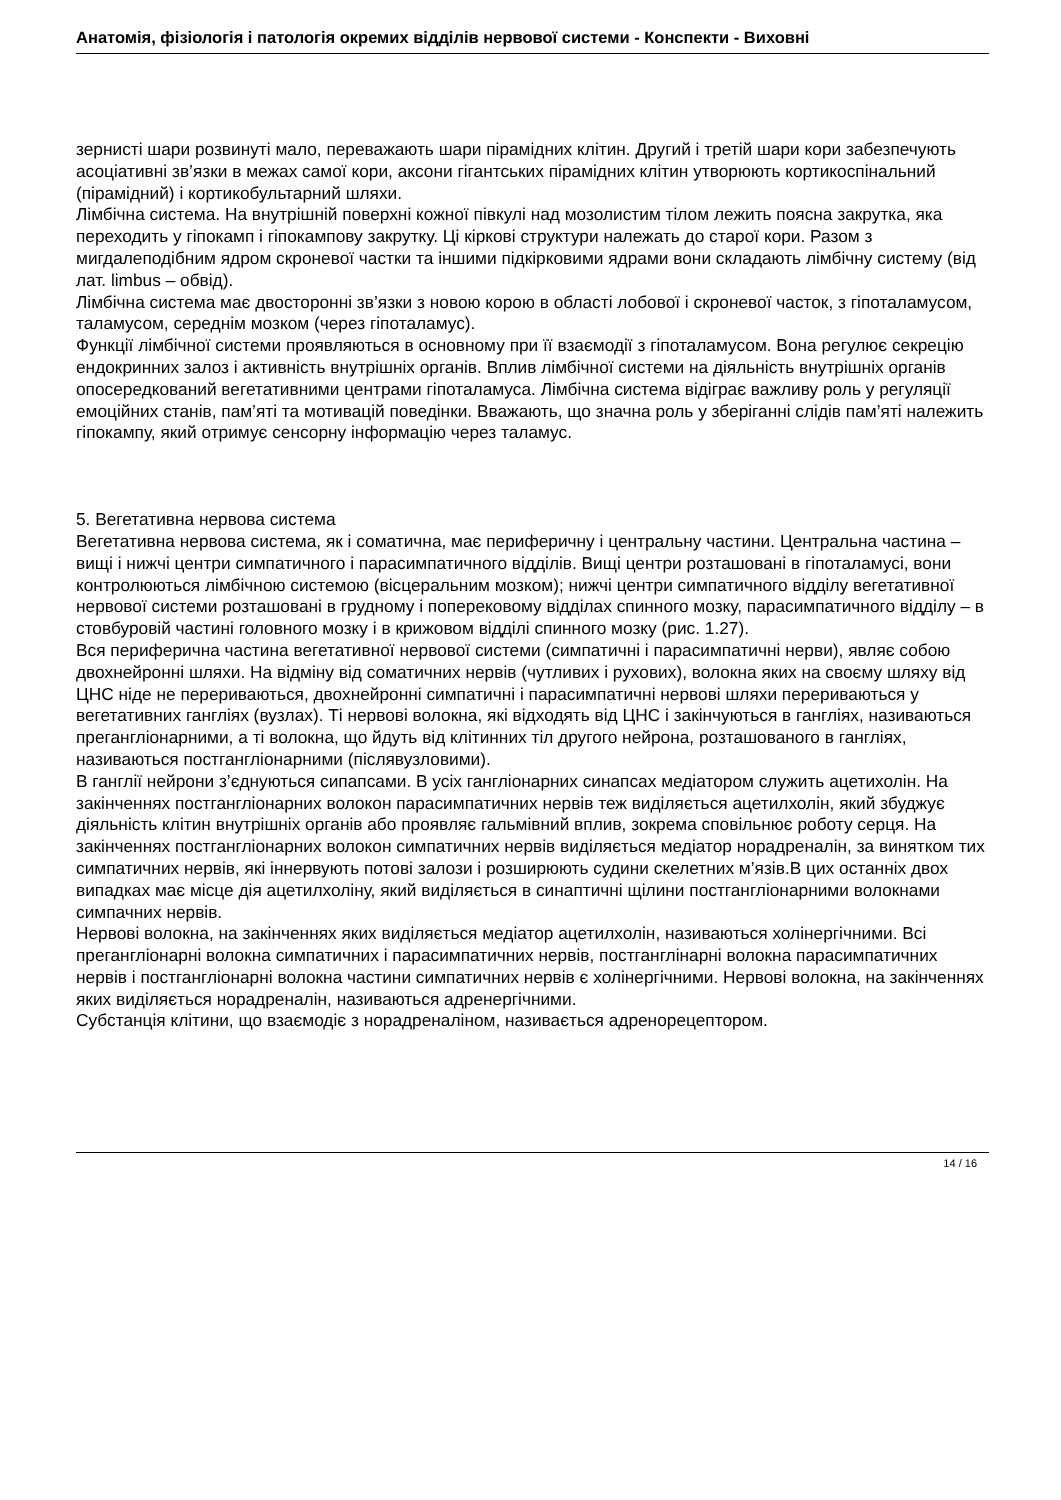Анатомія, фізіологія і патологія окремих відділів нервової системи - Конспекти - Виховні
зернисті шари розвинуті мало, переважають шари пірамідних клітин. Другий і третій шари кори забезпечують асоціативні зв’язки в межах самої кори, аксони гігантських пірамідних клітин утворюють кортикоспінальний (пірамідний) і кортикобультарний шляхи.
Лімбічна система. На внутрішній поверхні кожної півкулі над мозолистим тілом лежить поясна закрутка, яка переходить у гіпокамп і гіпокампову закрутку. Ці кіркові структури належать до старої кори. Разом з мигдалеподібним ядром скроневої частки та іншими підкірковими ядрами вони складають лімбічну систему (від лат. limbus – обвід).
Лімбічна система має двосторонні зв’язки з новою корою в області лобової і скроневої часток, з гіпоталамусом, таламусом, середнім мозком (через гіпоталамус).
Функції лімбічної системи проявляються в основному при її взаємодії з гіпоталамусом. Вона регулює секрецію ендокринних залоз і активність внутрішніх органів. Вплив лімбічної системи на діяльність внутрішніх органів опосередкований вегетативними центрами гіпоталамуса. Лімбічна система відіграє важливу роль у регуляції емоційних станів, пам’яті та мотивацій поведінки. Вважають, що значна роль у зберіганні слідів пам’яті належить гіпокампу, який отримує сенсорну інформацію через таламус.
5. Вегетативна нервова система
Вегетативна нервова система, як і соматична, має периферичну і центральну частини. Центральна частина – вищі і нижчі центри симпатичного і парасимпатичного відділів. Вищі центри розташовані в гіпоталамусі, вони контролюються лімбічною системою (вісцеральним мозком); нижчі центри симпатичного відділу вегетативної нервової системи розташовані в грудному і поперековому відділах спинного мозку, парасимпатичного відділу – в стовбуровій частині головного мозку і в крижовом відділі спинного мозку (рис. 1.27).
Вся периферична частина вегетативної нервової системи (симпатичні і парасимпатичні нерви), являє собою двохнейронні шляхи. На відміну від соматичних нервів (чутливих і рухових), волокна яких на своєму шляху від ЦНС ніде не перериваються, двохнейронні симпатичні і парасимпатичні нервові шляхи перериваються у вегетативних гангліях (вузлах). Ті нервові волокна, які відходять від ЦНС і закінчуються в гангліях, називаються прегангліонарними, а ті волокна, що йдуть від клітинних тіл другого нейрона, розташованого в гангліях, називаються постгангліонарними (післявузловими).
В ганглії нейрони з’єднуються сипапсами. В усіх гангліонарних синапсах медіатором служить ацетихолін. На закінченнях постгангліонарних волокон парасимпатичних нервів теж виділяється ацетилхолін, який збуджує діяльність клітин внутрішніх органів або проявляє гальмівний вплив, зокрема сповільнює роботу серця. На закінченнях постгангліонарних волокон симпатичних нервів виділяється медіатор норадреналін, за винятком тих симпатичних нервів, які іннервують потові залози і розширюють судини скелетних м’язів.В цих останніх двох випадках має місце дія ацетилхоліну, який виділяється в синаптичні щілини постгангліонарними волокнами симпачних нервів.
Нервові волокна, на закінченнях яких виділяється медіатор ацетилхолін, називаються холінергічними. Всі прегангліонарні волокна симпатичних і парасимпатичних нервів, постганглінарні волокна парасимпатичних нервів і постгангліонарні волокна частини симпатичних нервів є холінергічними. Нервові волокна, на закінченнях яких виділяється норадреналін, називаються адренергічними.
Субстанція клітини, що взаємодіє з норадреналіном, називається адренорецептором.
14 / 16